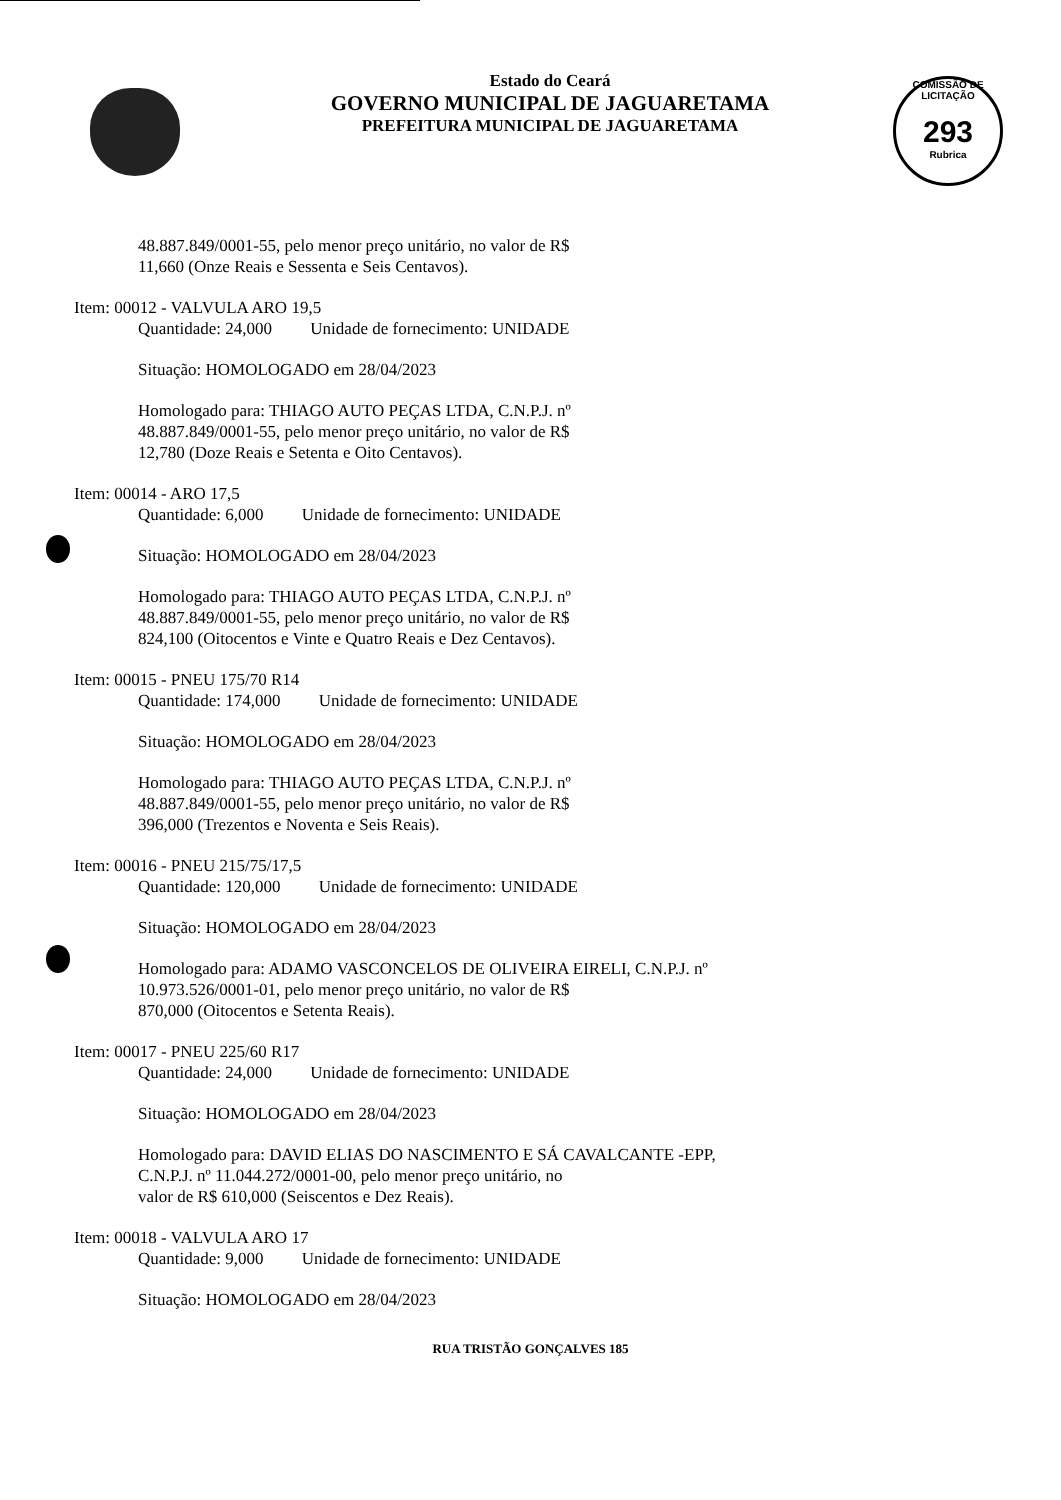Estado do Ceará
GOVERNO MUNICIPAL DE JAGUARETAMA
PREFEITURA MUNICIPAL DE JAGUARETAMA
COMISSÃO DE LICITAÇÃO
293
Rubrica
48.887.849/0001-55, pelo menor preço unitário, no valor de R$
11,660 (Onze Reais e Sessenta e Seis Centavos).
Item: 00012 - VALVULA ARO 19,5
Quantidade: 24,000 Unidade de fornecimento: UNIDADE
Situação: HOMOLOGADO em 28/04/2023
Homologado para: THIAGO AUTO PEÇAS LTDA, C.N.P.J. nº
48.887.849/0001-55, pelo menor preço unitário, no valor de R$
12,780 (Doze Reais e Setenta e Oito Centavos).
Item: 00014 - ARO 17,5
Quantidade: 6,000 Unidade de fornecimento: UNIDADE
Situação: HOMOLOGADO em 28/04/2023
Homologado para: THIAGO AUTO PEÇAS LTDA, C.N.P.J. nº
48.887.849/0001-55, pelo menor preço unitário, no valor de R$
824,100 (Oitocentos e Vinte e Quatro Reais e Dez Centavos).
Item: 00015 - PNEU 175/70 R14
Quantidade: 174,000 Unidade de fornecimento: UNIDADE
Situação: HOMOLOGADO em 28/04/2023
Homologado para: THIAGO AUTO PEÇAS LTDA, C.N.P.J. nº
48.887.849/0001-55, pelo menor preço unitário, no valor de R$
396,000 (Trezentos e Noventa e Seis Reais).
Item: 00016 - PNEU 215/75/17,5
Quantidade: 120,000 Unidade de fornecimento: UNIDADE
Situação: HOMOLOGADO em 28/04/2023
Homologado para: ADAMO VASCONCELOS DE OLIVEIRA EIRELI, C.N.P.J. nº
10.973.526/0001-01, pelo menor preço unitário, no valor de R$
870,000 (Oitocentos e Setenta Reais).
Item: 00017 - PNEU 225/60 R17
Quantidade: 24,000 Unidade de fornecimento: UNIDADE
Situação: HOMOLOGADO em 28/04/2023
Homologado para: DAVID ELIAS DO NASCIMENTO E SÁ CAVALCANTE -EPP,
C.N.P.J. nº 11.044.272/0001-00, pelo menor preço unitário, no
valor de R$ 610,000 (Seiscentos e Dez Reais).
Item: 00018 - VALVULA ARO 17
Quantidade: 9,000 Unidade de fornecimento: UNIDADE
Situação: HOMOLOGADO em 28/04/2023
RUA TRISTÃO GONÇALVES 185